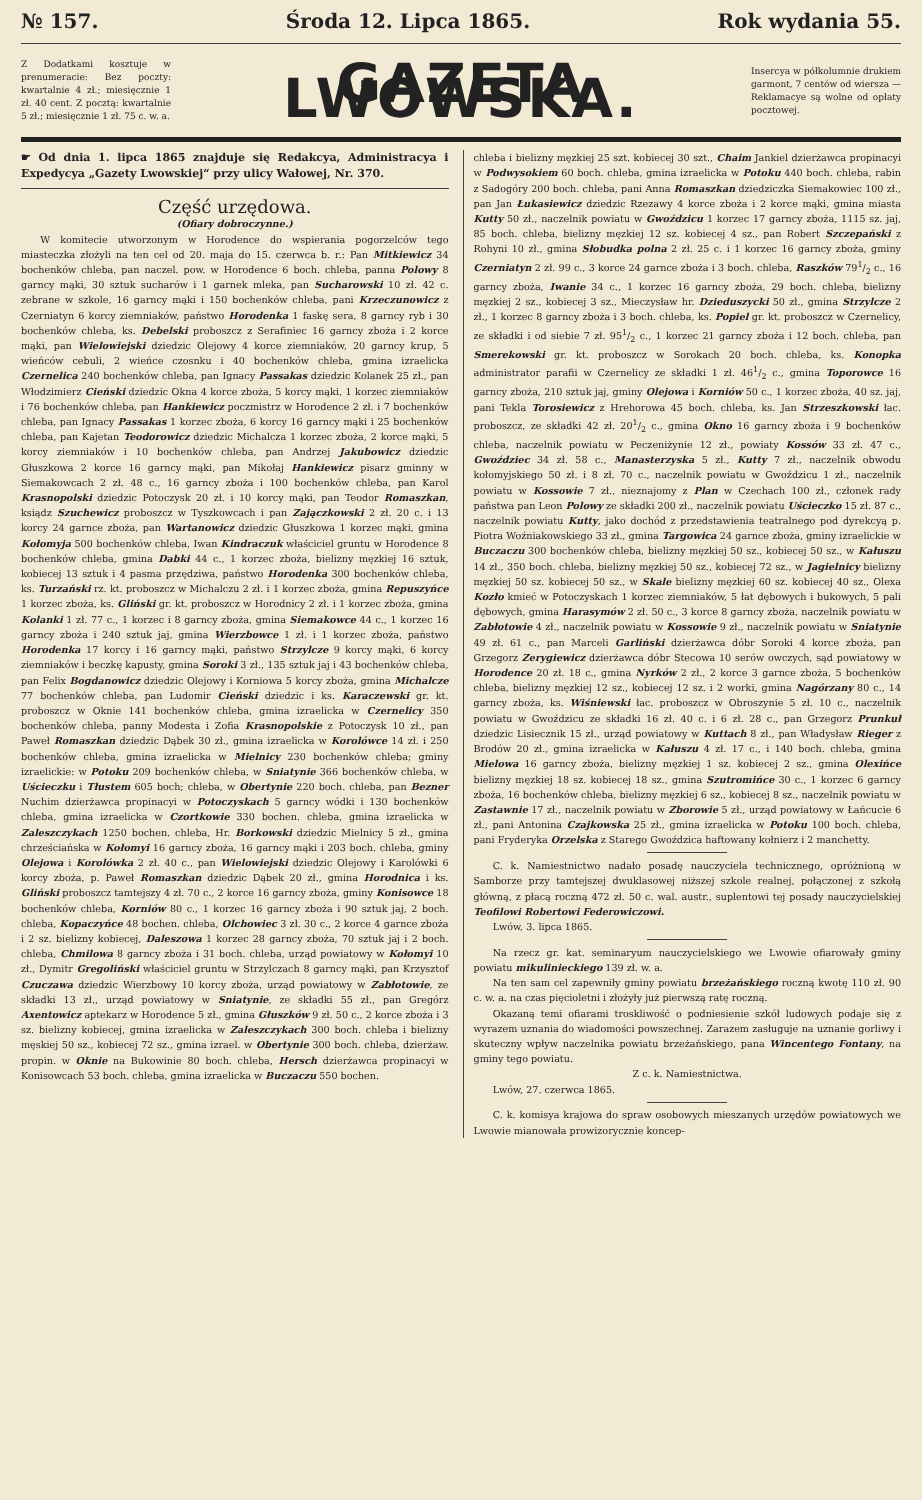№ 157. Środa 12. Lipca 1865. Rok wydania 55.
Z Dodatkami kosztuje w prenumeracie: Bez poczty: kwartalnie 4 zł.; miesięcznie 1 zł. 40 cent. Z pocztą: kwartalnie 5 zł.; miesięcznie 1 zł. 75 c. w. a.
GAZETA LWOWSKA.
Insercya w półkolumnie drukiem garmont, 7 centów od wiersza — Reklamacye są wolne od opłaty pocztowej.
☛ Od dnia 1. lipca 1865 znajduje się Redakcya, Administracya i Expedycya „Gazety Lwowskiej“ przy ulicy Wałowej, Nr. 370.
Część urzędowa.
(Ofiary dobroczynne.)
W komitecie utworzonym w Horodence do wspierania pogorzelców tego miasteczka złożyli na ten cel od 20. maja do 15. czerwca b. r.: Pan Mitkiewicz 34 bochenków chleba, pan naczel. pow. w Horodence 6 boch. chleba, panna Polowy 8 garncy mąki, 30 sztuk sucharów i 1 garnek mleka, pan Sucharowski 10 zł. 42 c. zebrane w szkole, 16 garncy mąki i 150 bochenków chleba, pani Krzeczunowicz z Czerniatyn 6 korcy ziemniaków, państwo Horodenka 1 faskę sera, 8 garncy ryb i 30 bochenków chleba, ks. Debelski proboszcz z Serafiniec 16 garncy zboża i 2 korce mąki, pan Wielowiejski dziedzic Olejowy 4 korce ziemniaków, 20 garncy krup, 5 wieńców cebuli, 2 wieńce czosnku i 40 bochenków chleba, gmina izraelicka Czernelica 240 bochenków chleba, pan Ignacy Passakas dziedzic Kolanek 25 zł., pan Włodzimierz Cieński dziedzic Okna 4 korce zboża, 5 korcy mąki, 1 korzec ziemniaków i 76 bochenków chleba, pan Hankiewicz poczmistrz w Horodence 2 zł. i 7 bochenków chleba, pan Ignacy Passakas 1 korzec zboża, 6 korcy 16 garncy mąki i 25 bochenków chleba, pan Kajetan Teodorowicz dziedzic Michalcza 1 korzec zboża, 2 korce mąki, 5 korcy ziemniaków i 10 bochenków chleba, pan Andrzej Jakubowicz dziedzic Głuszkowa 2 korce 16 garncy mąki, pan Mikołaj Hankiewicz pisarz gminny w Siemakowcach 2 zł. 48 c., 16 garncy zboża i 100 bochenków chleba, pan Karol Krasnopolski dziedzic Potoczysk 20 zł. i 10 korcy mąki, pan Teodor Romaszkan, ksiądz Szuchewicz proboszcz w Tyszkowcach i pan Zajączkowski 2 zł. 20 c. i 13 korcy 24 garnce zboża, pan Wartanowicz dziedzic Głuszkowa 1 korzec mąki, gmina Kołomyja 500 bochenków chleba, Iwan Kindraczuk właściciel gruntu w Horodence 8 bochenków chleba, gmina Dabki 44 c., 1 korzec zboża, bielizny męzkiej 16 sztuk, kobiecej 13 sztuk i 4 pasma przędziwa, państwo Horodenka 300 bochenków chleba, ks. Turzański rz. kt. proboszcz w Michalczu 2 zł. i 1 korzec zboża, gmina Repuszyńce 1 korzec zboża, ks. Gliński gr. kt. proboszcz w Horodnicy 2 zł. i 1 korzec zboża, gmina Kolanki 1 zł. 77 c., 1 korzec i 8 garncy zboża, gmina Siemakowce 44 c., 1 korzec 16 garncy zboża i 240 sztuk jaj, gmina Wierzbowce 1 zł. i 1 korzec zboża, państwo Horodenka 17 korcy i 16 garncy mąki, państwo Strzylcze 9 korcy mąki, 6 korcy ziemniaków i beczkę kapusty, gmina Soroki 3 zł., 135 sztuk jaj i 43 bochenków chleba, pan Felix Bogdanowicz dziedzic Olejowy i Korniowa 5 korcy zboża, gmina Michalcze 77 bochenków chleba, pan Ludomir Cieński dziedzic i ks. Karaczewski gr. kt. proboszcz w Oknie 141 bochenków chleba, gmina izraelicka w Czernelicy 350 bochenków chleba, panny Modesta i Zofia Krasnopolskie z Potoczysk 10 zł., pan Paweł Romaszkan dziedzic Dąbek 30 zł., gmina izraelicka w Korolówce 14 zł. i 250 bochenków chleba, gmina izraelicka w Mielnicy 230 bochenków chleba; gminy izraelickie: w Potoku 209 bochenków chleba, w Sniatynie 366 bochenków chleba, w Uścieczku i Tłustem 605 boch; chleba, w Obertynie 220 boch. chleba, pan Bezner Nuchim dzierżawca propinacyi w Potoczyskach 5 garncy wódki i 130 bochenków chleba, gmina izraelicka w Czortkowie 330 bochen. chleba, gmina izraelicka w Zaleszczykach 1250 bochen. chleba, Hr. Borkowski dziedzic Mielnicy 5 zł., gmina chrześciańska w Kołomyi 16 garncy zboża, 16 garncy mąki i 203 boch. chleba, gminy Olejowa i Korolówka 2 zł. 40 c., pan Wielowiejski dziedzic Olejowy i Karolówki 6 korcy zboża, p. Paweł Romaszkan dziedzic Dąbek 20 zł., gmina Horodnica i ks. Gliński proboszcz tamtejszy 4 zł. 70 c., 2 korce 16 garncy zboża, gminy Konisowce 18 bochenków chleba, Korniów 80 c., 1 korzec 16 garncy zboża i 90 sztuk jaj, 2 boch. chleba, Kopaczyńce 48 bochen. chleba, Olchowiec 3 zł. 30 c., 2 korce 4 garnce zboża i 2 sz. bielizny kobiecej, Daleszowa 1 korzec 28 garncy zboża, 70 sztuk jaj i 2 boch. chleba, Chmilowa 8 garncy zboża i 31 boch. chleba, urząd powiatowy w Kołomyi 10 zł., Dymitr Gregoliński właściciel gruntu w Strzylczach 8 garncy mąki, pan Krzysztof Czuczawa dziedzic Wierzbowy 10 korcy zboża, urząd powiatowy w Zabłotowie, ze składki 13 zł., urząd powiatowy w Sniatynie, ze składki 55 zł., pan Gregórz Axentowicz aptekarz w Horodence 5 zł., gmina Głuszków 9 zł. 50 c., 2 korce zboża i 3 sz. bielizny kobiecej, gmina izraelicka w Zaleszczykach 300 boch. chleba i bielizny męskiej 50 sz., kobiecej 72 sz., gmina izrael. w Obertynie 300 boch. chleba, dzierżaw. propin. w Oknie na Bukowinie 80 boch. chleba, Hersch dzierżawca propinacyi w Konisowcach 53 boch. chleba, gmina izraelicka w Buczaczu 550 bochen.
chleba i bielizny męzkiej 25 szt. kobiecej 30 szt., Chaim Jankiel dzierżawca propinacyi w Podwysokiem 60 boch. chleba, gmina izraelicka w Potoku 440 boch. chleba, rabin z Sadogóry 200 boch. chleba, pani Anna Romaszkan dziedziczka Siemakowiec 100 zł., pan Jan Łukasiewicz dziedzic Rzezawy 4 korce zboża i 2 korce mąki, gmina miasta Kutty 50 zł., naczelnik powiatu w Gwoździcu 1 korzec 17 garncy zboża, 1115 sz. jaj, 85 boch. chleba, bielizny męzkiej 12 sz. kobiecej 4 sz., pan Robert Szczepański z Rohyni 10 zł., gmina Słobudka polna 2 zł. 25 c. i 1 korzec 16 garncy zboża, gminy Czerniatyn 2 zł. 99 c., 3 korce 24 garnce zboża i 3 boch. chleba, Raszków 791/2 c., 16 garncy zboża, Iwanie 34 c., 1 korzec 16 garncy zboża, 29 boch. chleba, bielizny męzkiej 2 sz., kobiecej 3 sz., Mieczysław hr. Dzieduszycki 50 zł., gmina Strzylcze 2 zł., 1 korzec 8 garncy zboża i 3 boch. chleba, ks. Popiel gr. kt. proboszcz w Czernelicy, ze składki i od siebie 7 zł. 951/2 c., 1 korzec 21 garncy zboża i 12 boch. chleba, pan Smerekowski gr. kt. proboszcz w Sorokach 20 boch. chleba, ks. Konopka administrator parafii w Czernelicy ze składki 1 zł. 461/2 c., gmina Toporowce 16 garncy zboża, 210 sztuk jaj, gminy Olejowa i Korniów 50 c., 1 korzec zboża, 40 sz. jaj, pani Tekla Torosiewicz z Hrehorowa 45 boch. chleba, ks. Jan Strzeszkowski łac. proboszcz, ze składki 42 zł. 201/2 c., gmina Okno 16 garncy zboża i 9 bochenków chleba, naczelnik powiatu w Peczeniżynie 12 zł., powiaty Kossów 33 zł. 47 c., Gwoździec 34 zł. 58 c., Manasterzyska 5 zł., Kutty 7 zł., naczelnik obwodu kołomyjskiego 50 zł. i 8 zł. 70 c., naczelnik powiatu w Gwoździcu 1 zł., naczelnik powiatu w Kossowie 7 zł., nieznajomy z Plan w Czechach 100 zł., członek rady państwa pan Leon Polowy ze składki 200 zł., naczelnik powiatu Uścieczko 15 zł. 87 c., naczelnik powiatu Kutty, jako dochód z przedstawienia teatralnego pod dyrekcyą p. Piotra Woźniakowskiego 33 zł., gmina Targowica 24 garnce zboża, gminy izraelickie w Buczaczu 300 bochenków chleba, bielizny męzkiej 50 sz., kobiecej 50 sz., w Kałuszu 14 zł., 350 boch. chleba, bielizny męzkiej 50 sz., kobiecej 72 sz., w Jagielnicy bielizny męzkiej 50 sz. kobiecej 50 sz., w Skale bielizny męzkiej 60 sz. kobiecej 40 sz., Olexa Kozło kmieć w Potoczyskach 1 korzec ziemniaków, 5 łat dębowych i bukowych, 5 pali dębowych, gmina Harasymów 2 zł. 50 c., 3 korce 8 garncy zboża, naczelnik powiatu w Zabłotowie 4 zł., naczelnik powiatu w Kossowie 9 zł., naczelnik powiatu w Sniatynie 49 zł. 61 c., pan Marceli Garliński dzierżawca dóbr Soroki 4 korce zboża, pan Grzegorz Zerygiewicz dzierżawca dóbr Stecowa 10 serów owczych, sąd powiatowy w Horodence 20 zł. 18 c., gmina Nyrków 2 zł., 2 korce 3 garnce zboża, 5 bochenków chleba, bielizny męzkiej 12 sz., kobiecej 12 sz. i 2 worki, gmina Nagórzany 80 c., 14 garncy zboża, ks. Wiśniewski łac. proboszcz w Obroszynie 5 zł. 10 c., naczelnik powiatu w Gwoździcu ze składki 16 zł. 40 c. i 6 zł. 28 c., pan Grzegorz Prunkuł dziedzic Lisiecznik 15 zł., urząd powiatowy w Kuttach 8 zł., pan Władysław Rieger z Brodów 20 zł., gmina izraelicka w Kałuszu 4 zł. 17 c., i 140 boch. chleba, gmina Mielowa 16 garncy zboża, bielizny męzkiej 1 sz. kobiecej 2 sz., gmina Olexińce bielizny męzkiej 18 sz. kobiecej 18 sz., gmina Szutromińce 30 c., 1 korzec 6 garncy zboża, 16 bochenków chleba, bielizny męzkiej 6 sz., kobiecej 8 sz., naczelnik powiatu w Zastawnie 17 zł., naczelnik powiatu w Zborowie 5 zł., urząd powiatowy w Łańcucie 6 zł., pani Antonina Czajkowska 25 zł., gmina izraelicka w Potoku 100 boch. chleba, pani Fryderyka Orzelska z Starego Gwoździca haftowany kołnierz i 2 manchetty.
C. k. Namiestnictwo nadało posadę nauczyciela technicznego, opróżnioną w Samborze przy tamtejszej dwuklasowej niższej szkole realnej, połączonej z szkołą główną, z płacą roczną 472 zł. 50 c. wal. austr., suplentowi tej posady nauczycielskiej Teofilowi Robertowi Federowiczowi.
Lwów, 3. lipca 1865.
Na rzecz gr. kat. seminaryum nauczycielskiego we Lwowie ofiarowały gminy powiatu mikulinieckiego 139 zł. w. a.
Na ten sam cel zapewniły gminy powiatu brzeżańskiego roczną kwotę 110 zł. 90 c. w. a. na czas pięcioletni i złożyły już pierwszą ratę roczną.
Okazaną temi ofiarami troskliwość o podniesienie szkół ludowych podaje się z wyrazem uznania do wiadomości powszechnej. Zarazem zasługuje na uznanie gorliwy i skuteczny wpływ naczelnika powiatu brzeżańskiego, pana Wincentego Fontany, na gminy tego powiatu.
Z c. k. Namiestnictwa.
Lwów, 27. czerwca 1865.
C. k. komisya krajowa do spraw osobowych mieszanych urzędów powiatowych we Lwowie mianowała prowizorycznie koncep-